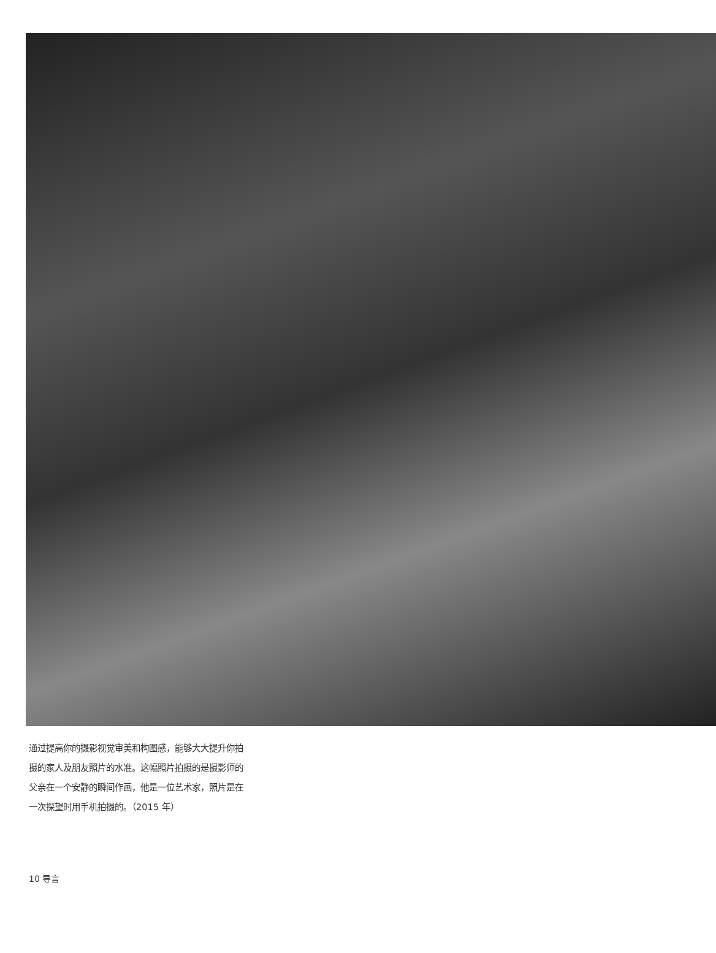通过提高你的摄影视觉审美和构图感，能够大大提升你拍摄的家人及朋友照片的水准。这幅照片拍摄的是摄影师的父亲在一个安静的瞬间作画，他是一位艺术家，照片是在一次探望时用手机拍摄的。（2015 年）
10 导言